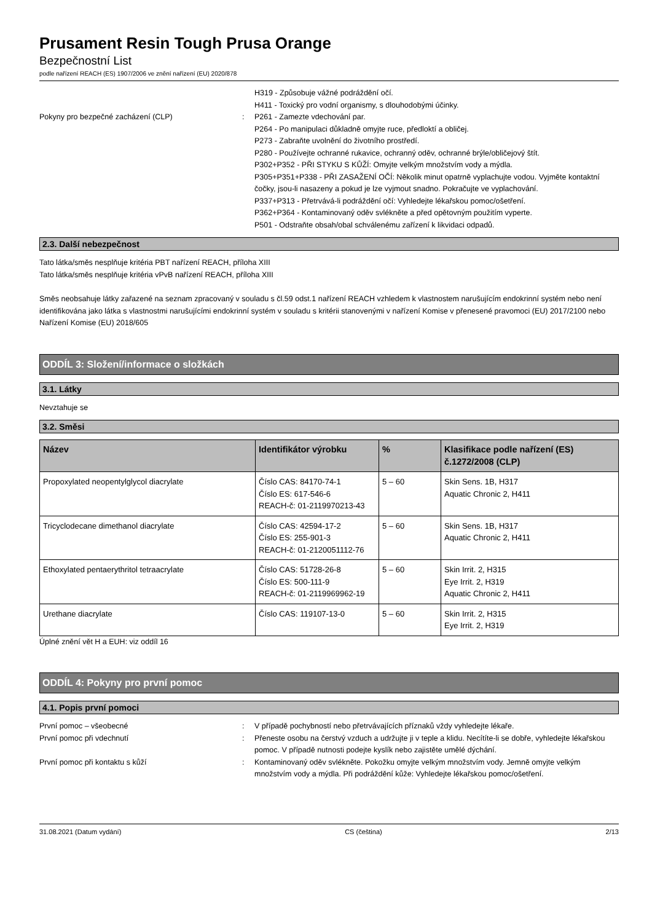Prusament Resin Tough Prusa Orange
Bezpečnostní List
podle nařízení REACH (ES) 1907/2006 ve znění nařízení (EU) 2020/878
H319 - Způsobuje vážné podráždění očí.
H411 - Toxický pro vodní organismy, s dlouhodobými účinky.
Pokyny pro bezpečné zacházení (CLP) : P261 - Zamezte vdechování par.
P264 - Po manipulaci důkladně omyjte ruce, předloktí a obličej.
P273 - Zabraňte uvolnění do životního prostředí.
P280 - Používejte ochranné rukavice, ochranný oděv, ochranné brýle/obličejový štít.
P302+P352 - PŘI STYKU S KŮŽÍ: Omyjte velkým množstvím vody a mýdla.
P305+P351+P338 - PŘI ZASAŽENÍ OČÍ: Několik minut opatrně vyplachujte vodou. Vyjměte kontaktní čočky, jsou-li nasazeny a pokud je lze vyjmout snadno. Pokračujte ve vyplachování.
P337+P313 - Přetrvává-li podráždění očí: Vyhledejte lékařskou pomoc/ošetření.
P362+P364 - Kontaminovaný oděv svlékněte a před opětovným použitím vyperte.
P501 - Odstraňte obsah/obal schválenému zařízení k likvidaci odpadů.
2.3. Další nebezpečnost
Tato látka/směs nesplňuje kritéria PBT nařízení REACH, příloha XIII
Tato látka/směs nesplňuje kritéria vPvB nařízení REACH, příloha XIII
Směs neobsahuje látky zařazené na seznam zpracovaný v souladu s čl.59 odst.1 nařízení REACH vzhledem k vlastnostem narušujícím endokrinní systém nebo není identifikována jako látka s vlastnostmi narušujícími endokrinní systém v souladu s kritérii stanovenými v nařízení Komise v přenesené pravomoci (EU) 2017/2100 nebo Nařízení Komise (EU) 2018/605
ODDÍL 3: Složení/informace o složkách
3.1. Látky
Nevztahuje se
3.2. Směsi
| Název | Identifikátor výrobku | % | Klasifikace podle nařízení (ES) č.1272/2008 (CLP) |
| --- | --- | --- | --- |
| Propoxylated neopentylglycol diacrylate | Číslo CAS: 84170-74-1 Číslo ES: 617-546-6 REACH-č: 01-2119970213-43 | 5 – 60 | Skin Sens. 1B, H317 Aquatic Chronic 2, H411 |
| Tricyclodecane dimethanol diacrylate | Číslo CAS: 42594-17-2 Číslo ES: 255-901-3 REACH-č: 01-2120051112-76 | 5 – 60 | Skin Sens. 1B, H317 Aquatic Chronic 2, H411 |
| Ethoxylated pentaerythritol tetraacrylate | Číslo CAS: 51728-26-8 Číslo ES: 500-111-9 REACH-č: 01-2119969962-19 | 5 – 60 | Skin Irrit. 2, H315 Eye Irrit. 2, H319 Aquatic Chronic 2, H411 |
| Urethane diacrylate | Číslo CAS: 119107-13-0 | 5 – 60 | Skin Irrit. 2, H315 Eye Irrit. 2, H319 |
Úplné znění vět H a EUH: viz oddíl 16
ODDÍL 4: Pokyny pro první pomoc
4.1. Popis první pomoci
První pomoc – všeobecné : V případě pochybností nebo přetrvávajících příznaků vždy vyhledejte lékaře.
První pomoc při vdechnutí : Přeneste osobu na čerstvý vzduch a udržujte ji v teple a klidu. Necítíte-li se dobře, vyhledejte lékařskou pomoc. V případě nutnosti podejte kyslík nebo zajistěte umělé dýchání.
První pomoc při kontaktu s kůží : Kontaminovaný oděv svlékněte. Pokožku omyjte velkým množstvím vody. Jemně omyjte velkým množstvím vody a mýdla. Při podráždění kůže: Vyhledejte lékařskou pomoc/ošetření.
31.08.2021 (Datum vydání) CS (čeština) 2/13